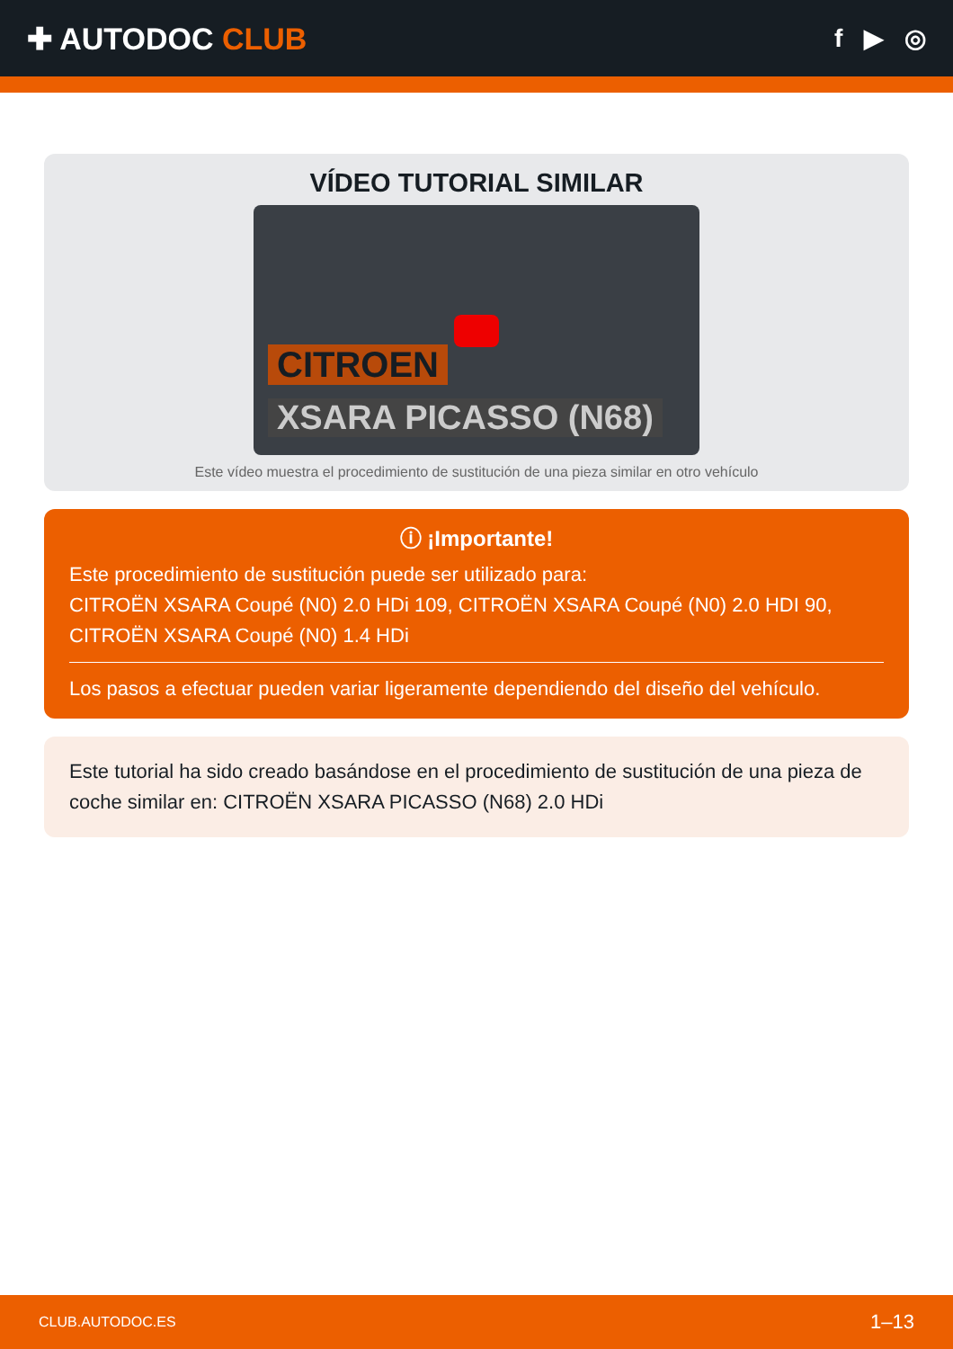✚ AUTODOC CLUB
f ▶ ◎
VÍDEO TUTORIAL SIMILAR
CITROEN
XSARA PICASSO (N68)
Este vídeo muestra el procedimiento de sustitución de una pieza similar en otro vehículo
ⓘ ¡Importante!
Este procedimiento de sustitución puede ser utilizado para:
CITROËN XSARA Coupé (N0) 2.0 HDi 109, CITROËN XSARA Coupé (N0) 2.0 HDI 90, CITROËN XSARA Coupé (N0) 1.4 HDi
Los pasos a efectuar pueden variar ligeramente dependiendo del diseño del vehículo.
Este tutorial ha sido creado basándose en el procedimiento de sustitución de una pieza de coche similar en: CITROËN XSARA PICASSO (N68) 2.0 HDi
CLUB.AUTODOC.ES 1–13